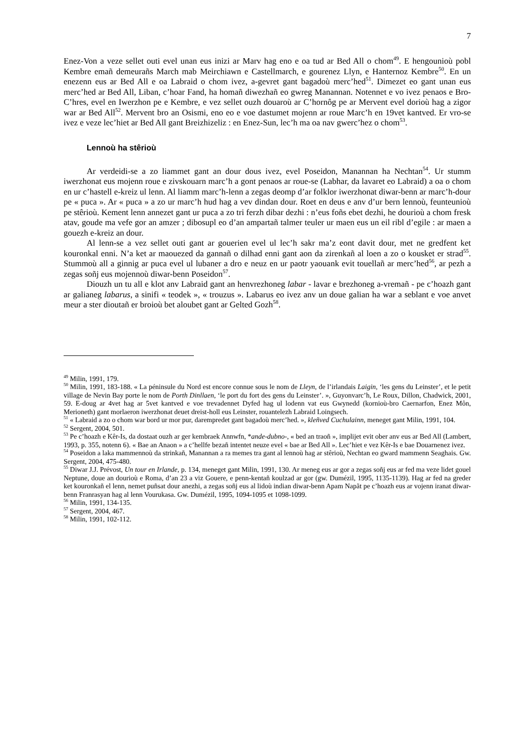7
Enez-Von a veze sellet outi evel unan eus inizi ar Marv hag eno e oa tud ar Bed All o chom<sup>49</sup>. E hengounioù pobl Kembre emañ demeurañs March mab Meirchiawn e Castellmarch, e gourenez Llyn, e Hanternoz Kembre<sup>50</sup>. En un enezenn eus ar Bed All e oa Labraid o chom ivez, a-gevret gant bagadoù merc’hed<sup>51</sup>. Dimezet eo gant unan eus merc’hed ar Bed All, Liban, c’hoar Fand, ha homañ diwezhañ eo gwreg Manannan. Notennet e vo ivez penaos e Bro-C’hres, evel en Iwerzhon pe e Kembre, e vez sellet ouzh douaroù ar C’hornôg pe ar Mervent evel dorioù hag a zigor war ar Bed All<sup>52</sup>. Mervent bro an Osismi, eno eo e voe dastumet mojenn ar roue Marc’h en 19vet kantved. Er vro-se ivez e veze lec’hiet ar Bed All gant Breizhizeliz : en Enez-Sun, lec’h ma oa nav gwerc’hez o chom<sup>53</sup>.
Lennoù ha stêrioù
Ar verdeidi-se a zo liammet gant an dour dous ivez, evel Poseidon, Manannan ha Nechtan<sup>54</sup>. Ur stumm iwerzhonat eus mojenn roue e zivskouarn marc’h a gont penaos ar roue-se (Labhar, da lavaret eo Labraid) a oa o chom en ur c’hastell e-kreiz ul lenn. Al liamm marc’h-lenn a zegas deomp d’ar folklor iwerzhonat diwar-benn ar marc’h-dour pe « puca ». Ar « puca » a zo ur marc’h hud hag a vev dindan dour. Roet en deus e anv d’ur bern lennoù, feunteunioù pe stêrioù. Kement lenn annezet gant ur puca a zo tri ferzh dibar dezhi : n’eus foñs ebet dezhi, he dourioù a chom fresk atav, goude ma vefe gor an amzer ; dibosupl eo d’an ampartañ talmer teuler ur maen eus un eil ribl d’egile : ar maen a gouezh e-kreiz an dour.
Al lenn-se a vez sellet outi gant ar gouerien evel ul lec’h sakr ma’z eont davit dour, met ne gredfent ket kouronkal enni. N’a ket ar maouezed da gannañ o dilhad enni gant aon da zirenkañ al loen a zo o kousket er strad<sup>55</sup>. Stummoù all a ginnig ar puca evel ul lubaner a dro e neuz en ur paotr yaouank evit touellañ ar merc’hed<sup>56</sup>, ar pezh a zegas soñj eus mojennoù diwar-benn Poseidon<sup>57</sup>.
Diouzh un tu all e klot anv Labraid gant an henvrezhoneg labar - lavar e brezhoneg a-vremañ - pe c’hoazh gant ar galianeg labarus, a sinifi « teodek », « trouzus ». Labarus eo ivez anv un doue galian ha war a seblant e voe anvet meur a ster dioutañ er broioù bet aloubet gant ar Gelted Gozh<sup>58</sup>.
<sup>49</sup> Milin, 1991, 179.
<sup>50</sup> Milin, 1991, 183-188. « La péninsule du Nord est encore connue sous le nom de Lleyn, de l’irlandais Laigin, ‘les gens du Leinster’, et le petit village de Nevin Bay porte le nom de Porth Dinllaen, ‘le port du fort des gens du Leinster’. », Guyonvarc’h, Le Roux, Dillon, Chadwick, 2001, 59. E-doug ar 4vet hag ar 5vet kantved e voe trevadennet Dyfed hag ul lodenn vat eus Gwynedd (kornioù-bro Caernarfon, Enez Môn, Merioneth) gant morlaeron iwerzhonat deuet dreist-holl eus Leinster, rouantelezh Labraid Loingsech.
<sup>51</sup> « Labraid a zo o chom war bord ur mor pur, darempredet gant bagadoù merc’hed. », kleñved Cuchulainn, meneget gant Milin, 1991, 104.
<sup>52</sup> Sergent, 2004, 501.
<sup>53</sup> Pe c’hoazh e Kêr-Is, da dostaat ouzh ar ger kembraek Annwfn, *ande-dubno-, « bed an traoñ », implijet evit ober anv eus ar Bed All (Lambert, 1993, p. 355, notenn 6). « Bae an Anaon » a c’hellfe bezañ intentet neuze evel « bae ar Bed All ». Lec’hiet e vez Kêr-Is e bae Douarnenez ivez.
<sup>54</sup> Poseidon a laka mammennoù da strinkañ, Manannan a ra memes tra gant al lennoù hag ar stêrioù, Nechtan eo gward mammenn Seaghais. Gw. Sergent, 2004, 475-480.
<sup>55</sup> Diwar J.J. Prévost, Un tour en Irlande, p. 134, meneget gant Milin, 1991, 130. Ar meneg eus ar gor a zegas soñj eus ar fed ma veze lidet gouel Neptune, doue an dourioù e Roma, d’an 23 a viz Gouere, e penn-kentañ koulzad ar gor (gw. Dumézil, 1995, 1135-1139). Hag ar fed na greder ket kouronkañ el lenn, nemet puñsat dour anezhi, a zegas soñj eus al lidoù indian diwar-benn Apam Napãt pe c’hoazh eus ar vojenn iranat diwar-benn Franrasyan hag al lenn Vourukasa. Gw. Dumézil, 1995, 1094-1095 et 1098-1099.
<sup>56</sup> Milin, 1991, 134-135.
<sup>57</sup> Sergent, 2004, 467.
<sup>58</sup> Milin, 1991, 102-112.